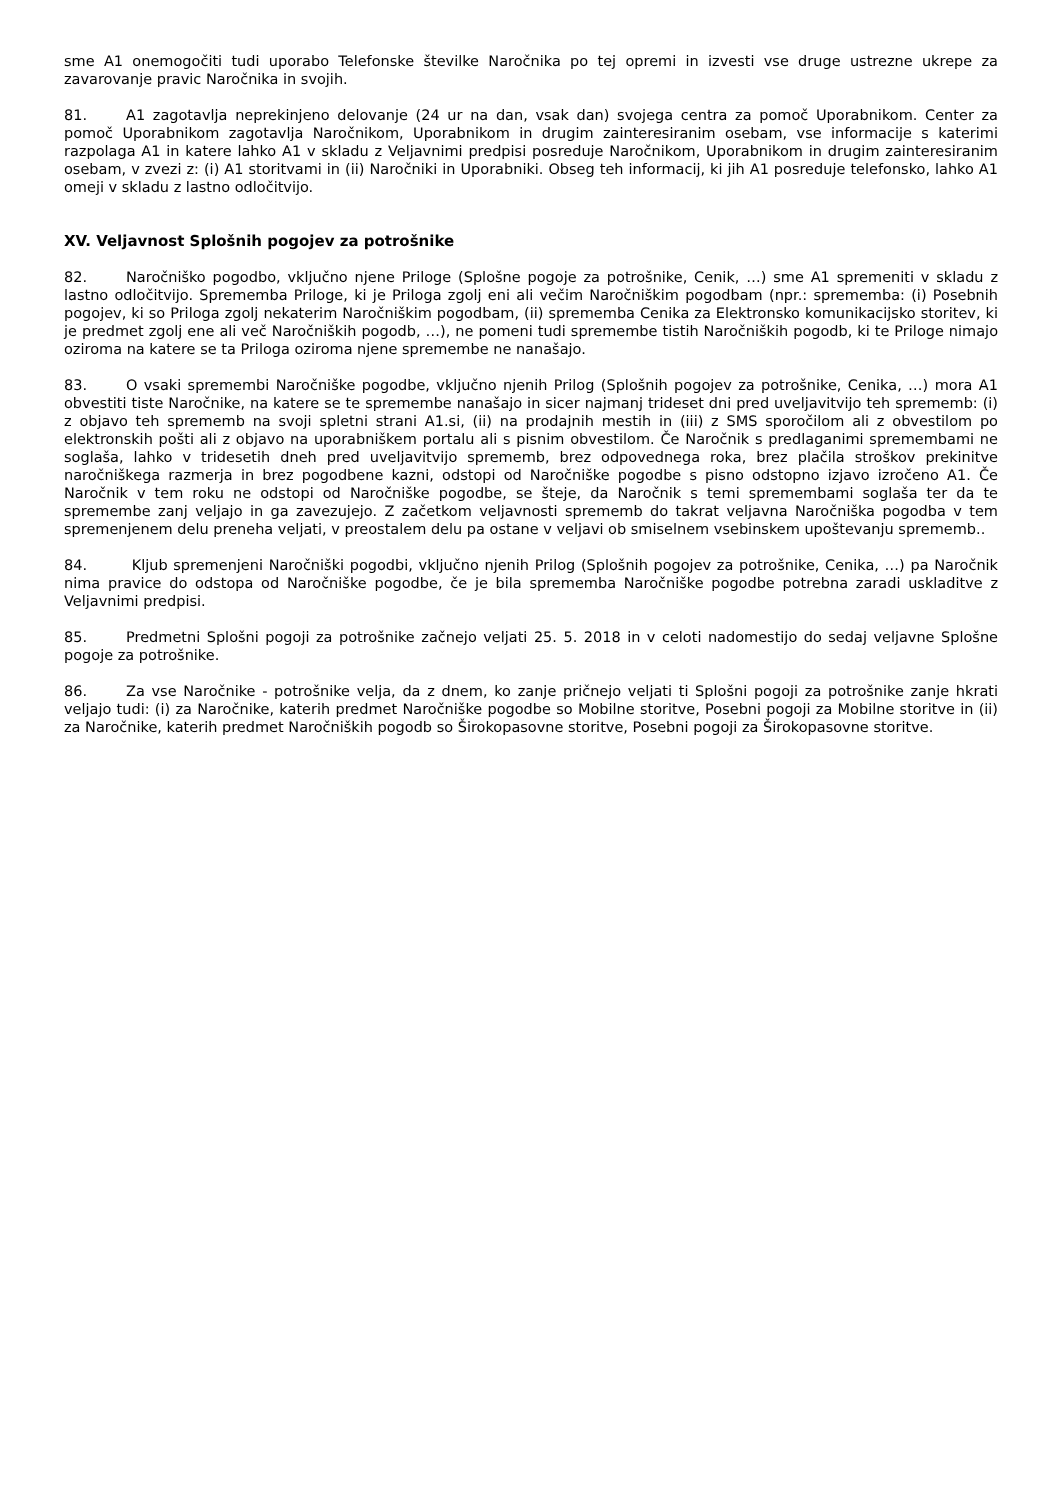sme A1 onemogočiti tudi uporabo Telefonske številke Naročnika po tej opremi in izvesti vse druge ustrezne ukrepe za zavarovanje pravic Naročnika in svojih.
81. A1 zagotavlja neprekinjeno delovanje (24 ur na dan, vsak dan) svojega centra za pomoč Uporabnikom. Center za pomoč Uporabnikom zagotavlja Naročnikom, Uporabnikom in drugim zainteresiranim osebam, vse informacije s katerimi razpolaga A1 in katere lahko A1 v skladu z Veljavnimi predpisi posreduje Naročnikom, Uporabnikom in drugim zainteresiranim osebam, v zvezi z: (i) A1 storitvami in (ii) Naročniki in Uporabniki. Obseg teh informacij, ki jih A1 posreduje telefonsko, lahko A1 omeji v skladu z lastno odločitvijo.
XV. Veljavnost Splošnih pogojev za potrošnike
82. Naročniško pogodbo, vključno njene Priloge (Splošne pogoje za potrošnike, Cenik, …) sme A1 spremeniti v skladu z lastno odločitvijo. Sprememba Priloge, ki je Priloga zgolj eni ali večim Naročniškim pogodbam (npr.: sprememba: (i) Posebnih pogojev, ki so Priloga zgolj nekaterim Naročniškim pogodbam, (ii) sprememba Cenika za Elektronsko komunikacijsko storitev, ki je predmet zgolj ene ali več Naročniških pogodb, …), ne pomeni tudi spremembe tistih Naročniških pogodb, ki te Priloge nimajo oziroma na katere se ta Priloga oziroma njene spremembe ne nanašajo.
83. O vsaki spremembi Naročniške pogodbe, vključno njenih Prilog (Splošnih pogojev za potrošnike, Cenika, …) mora A1 obvestiti tiste Naročnike, na katere se te spremembe nanašajo in sicer najmanj trideset dni pred uveljavitvijo teh sprememb: (i) z objavo teh sprememb na svoji spletni strani A1.si, (ii) na prodajnih mestih in (iii) z SMS sporočilom ali z obvestilom po elektronskih pošti ali z objavo na uporabniškem portalu ali s pisnim obvestilom. Če Naročnik s predlaganimi spremembami ne soglaša, lahko v tridesetih dneh pred uveljavitvijo sprememb, brez odpovednega roka, brez plačila stroškov prekinitve naročniškega razmerja in brez pogodbene kazni, odstopi od Naročniške pogodbe s pisno odstopno izjavo izročeno A1. Če Naročnik v tem roku ne odstopi od Naročniške pogodbe, se šteje, da Naročnik s temi spremembami soglaša ter da te spremembe zanj veljajo in ga zavezujejo. Z začetkom veljavnosti sprememb do takrat veljavna Naročniška pogodba v tem spremenjenem delu preneha veljati, v preostalem delu pa ostane v veljavi ob smiselnem vsebinskem upoštevanju sprememb..
84. Kljub spremenjeni Naročniški pogodbi, vključno njenih Prilog (Splošnih pogojev za potrošnike, Cenika, …) pa Naročnik nima pravice do odstopa od Naročniške pogodbe, če je bila sprememba Naročniške pogodbe potrebna zaradi uskladitve z Veljavnimi predpisi.
85. Predmetni Splošni pogoji za potrošnike začnejo veljati 25. 5. 2018 in v celoti nadomestijo do sedaj veljavne Splošne pogoje za potrošnike.
86. Za vse Naročnike - potrošnike velja, da z dnem, ko zanje pričnejo veljati ti Splošni pogoji za potrošnike zanje hkrati veljajo tudi: (i) za Naročnike, katerih predmet Naročniške pogodbe so Mobilne storitve, Posebni pogoji za Mobilne storitve in (ii) za Naročnike, katerih predmet Naročniških pogodb so Širokopasovne storitve, Posebni pogoji za Širokopasovne storitve.